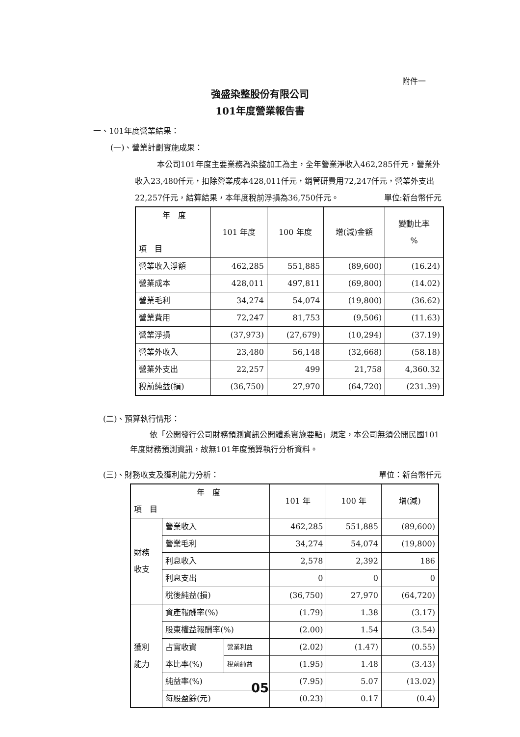附件一
強盛染整股份有限公司
101年度營業報告書
一、101年度營業結果：
(一)、營業計劃實施成果：
本公司101年度主要業務為染整加工為主，全年營業淨收入462,285仟元，營業外收入23,480仟元，扣除營業成本428,011仟元，銷管研費用72,247仟元，營業外支出22,257仟元，結算結果，本年度稅前淨損為36,750仟元。 單位:新台幣仟元
| 年 度 項 目 | 101 年度 | 100 年度 | 增(減)金額 | 變動比率 % |
| --- | --- | --- | --- | --- |
| 營業收入淨額 | 462,285 | 551,885 | (89,600) | (16.24) |
| 營業成本 | 428,011 | 497,811 | (69,800) | (14.02) |
| 營業毛利 | 34,274 | 54,074 | (19,800) | (36.62) |
| 營業費用 | 72,247 | 81,753 | (9,506) | (11.63) |
| 營業淨損 | (37,973) | (27,679) | (10,294) | (37.19) |
| 營業外收入 | 23,480 | 56,148 | (32,668) | (58.18) |
| 營業外支出 | 22,257 | 499 | 21,758 | 4,360.32 |
| 稅前純益(損) | (36,750) | 27,970 | (64,720) | (231.39) |
(二)、預算執行情形：
依「公開發行公司財務預測資訊公開體系實施要點」規定，本公司無須公開民國101年度財務預測資訊，故無101年度預算執行分析資料。
(三)、財務收支及獲利能力分析： 單位：新台幣仟元
| 年 度 項 目 | | | 101 年 | 100 年 | 增(減) |
| --- | --- | --- | --- | --- | --- |
| 財務 收支 | 營業收入 | | 462,285 | 551,885 | (89,600) |
| | 營業毛利 | | 34,274 | 54,074 | (19,800) |
| | 利息收入 | | 2,578 | 2,392 | 186 |
| | 利息支出 | | 0 | 0 | 0 |
| | 稅後純益(損) | | (36,750) | 27,970 | (64,720) |
| 獲利 能力 | 資產報酬率(%) | | (1.79) | 1.38 | (3.17) |
| | 股東權益報酬率(%) | | (2.00) | 1.54 | (3.54) |
| | 占實收資 本比率(%) | 營業利益 | (2.02) | (1.47) | (0.55) |
| | | 稅前純益 | (1.95) | 1.48 | (3.43) |
| | 純益率(%) | | (7.95) | 5.07 | (13.02) |
| | 每股盈餘(元) | | (0.23) | 0.17 | (0.4) |
05